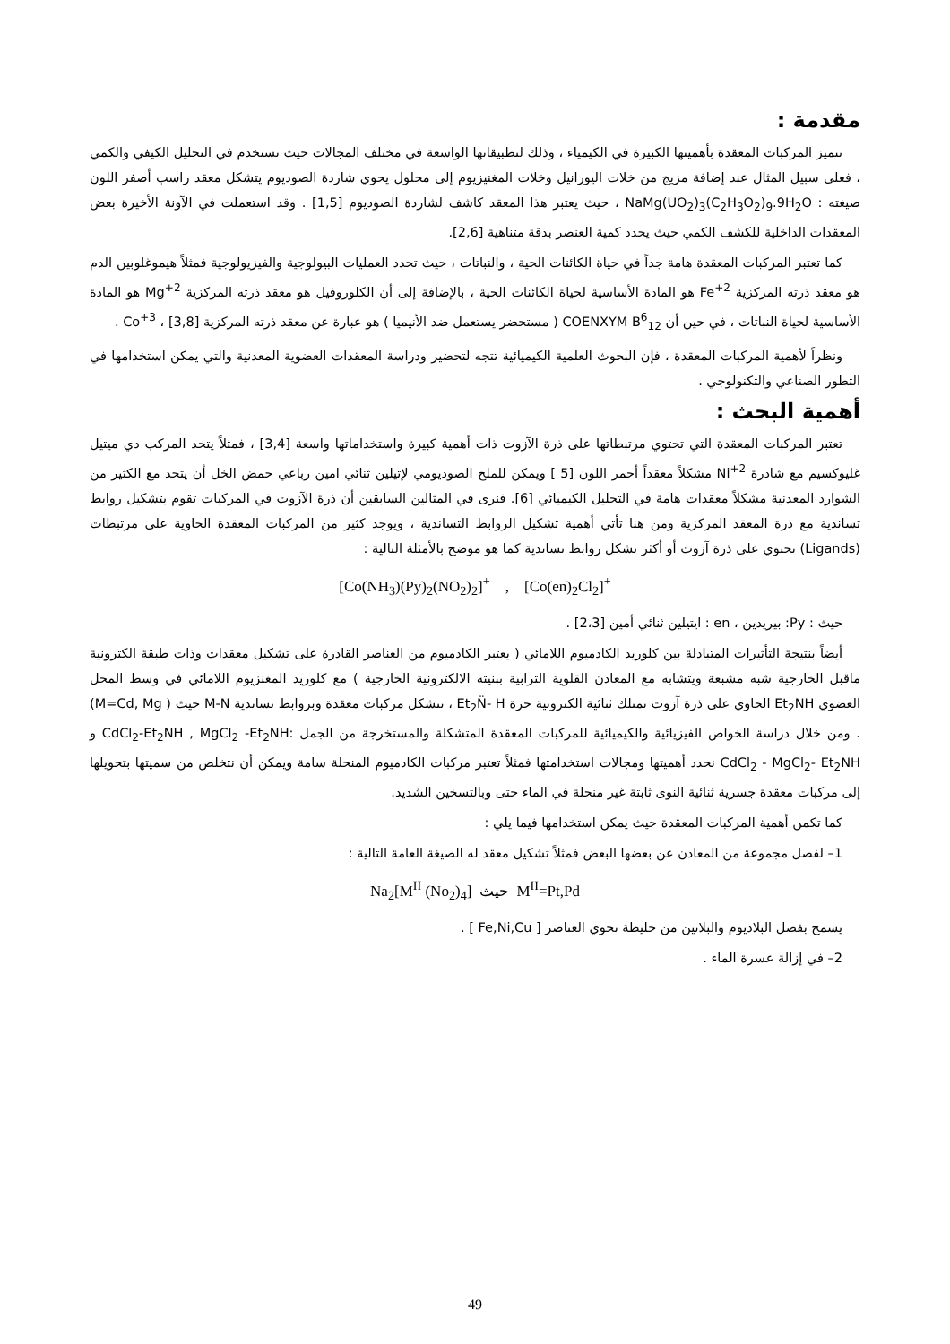مقدمة :
تتميز المركبات المعقدة بأهميتها الكبيرة في الكيمياء ، وذلك لتطبيقاتها الواسعة في مختلف المجالات حيث تستخدم في التحليل الكيفي والكمي ، فعلى سبيل المثال عند إضافة مزيج من خلات اليورانيل وخلات المغنيزيوم إلى محلول يحوي شاردة الصوديوم يتشكل معقد راسب أصفر اللون صيغته : NaMg(UO<sub>2</sub>)<sub>3</sub>(C<sub>2</sub>H<sub>3</sub>O<sub>2</sub>)<sub>9</sub>.9H<sub>2</sub>O ، حيث يعتبر هذا المعقد كاشف لشاردة الصوديوم [1,5] . وقد استعملت في الآونة الأخيرة بعض المعقدات الداخلية للكشف الكمي حيث يحدد كمية العنصر بدقة متناهية [2,6].
كما تعتبر المركبات المعقدة هامة جداً في حياة الكائنات الحية ، والنباتات ، حيث تحدد العمليات البيولوجية والفيزيولوجية فمثلاً هيموغلوبين الدم هو معقد ذرته المركزية Fe<sup>+2</sup> هو المادة الأساسية لحياة الكائنات الحية ، بالإضافة إلى أن الكلوروفيل هو معقد ذرته المركزية Mg<sup>+2</sup> هو المادة الأساسية لحياة النباتات ، في حين أن COENXYM B<sup>6</sup><sub>12</sub> ( مستحضر يستعمل ضد الأنيميا ) هو عبارة عن معقد ذرته المركزية Co<sup>+3</sup> ، [3,8] .
ونظراً لأهمية المركبات المعقدة ، فإن البحوث العلمية الكيميائية تتجه لتحضير ودراسة المعقدات العضوية المعدنية والتي يمكن استخدامها في التطور الصناعي والتكنولوجي .
أهمية البحث :
تعتبر المركبات المعقدة التي تحتوي مرتبطاتها على ذرة الآزوت ذات أهمية كبيرة واستخداماتها واسعة [3,4] ، فمثلاً يتحد المركب دي ميتيل غليوكسيم مع شادرة Ni<sup>+2</sup> مشكلاً معقداً أحمر اللون [5 ] ويمكن للملح الصوديومي لإتيلين ثنائي امين رباعي حمض الخل أن يتحد مع الكثير من الشوارد المعدنية مشكلاً معقدات هامة في التحليل الكيميائي [6]. فنرى في المثالين السابقين أن ذرة الآزوت في المركبات تقوم بتشكيل روابط تساندية مع ذرة المعقد المركزية ومن هنا تأتي أهمية تشكيل الروابط التساندية ، ويوجد كثير من المركبات المعقدة الحاوية على مرتبطات (Ligands) تحتوي على ذرة آزوت أو أكثر تشكل روابط تساندية كما هو موضح بالأمثلة التالية :
[Co(NH<sub>3</sub>)(Py)<sub>2</sub>(NO<sub>2</sub>)<sub>2</sub>]<sup>+</sup> , [Co(en)<sub>2</sub>Cl<sub>2</sub>]<sup>+</sup>
حيث : Py: بيريدين ، en : ايتيلين ثنائي أمين [2،3] .
أيضاً بنتيجة التأثيرات المتبادلة بين كلوريد الكادميوم اللامائي ( يعتبر الكادميوم من العناصر القادرة على تشكيل معقدات وذات طبقة الكترونية ماقبل الخارجية شبه مشبعة ويتشابه مع المعادن القلوية الترابية ببنيته الالكترونية الخارجية ) مع كلوريد المغنزيوم اللامائي في وسط المحل العضوي Et<sub>2</sub>NH الحاوي على ذرة آزوت تمتلك ثنائية الكترونية حرة Et<sub>2</sub>N̈- H ، تتشكل مركبات معقدة وبروابط تساندية M-N حيث ( M=Cd, Mg) . ومن خلال دراسة الخواص الفيزيائية والكيميائية للمركبات المعقدة المتشكلة والمستخرجة من الجمل :CdCl<sub>2</sub>-Et<sub>2</sub>NH , MgCl<sub>2</sub> -Et<sub>2</sub>NH و CdCl<sub>2</sub> - MgCl<sub>2</sub>- Et<sub>2</sub>NH نحدد أهميتها ومجالات استخدامتها فمثلاً تعتبر مركبات الكادميوم المنحلة سامة ويمكن أن نتخلص من سميتها بتحويلها إلى مركبات معقدة جسرية ثنائية النوى ثابتة غير منحلة في الماء حتى وبالتسخين الشديد.
كما تكمن أهمية المركبات المعقدة حيث يمكن استخدامها فيما يلي :
1– لفصل مجموعة من المعادن عن بعضها البعض فمثلاً تشكيل معقد له الصيغة العامة التالية :
Na<sub>2</sub>[M<sup>II</sup> (No<sub>2</sub>)<sub>4</sub>] حيث M<sup>II</sup>=Pt,Pd
يسمح بفصل البلاديوم والبلاتين من خليطة تحوي العناصر [ Fe,Ni,Cu ] .
2– في إزالة عسرة الماء .
49